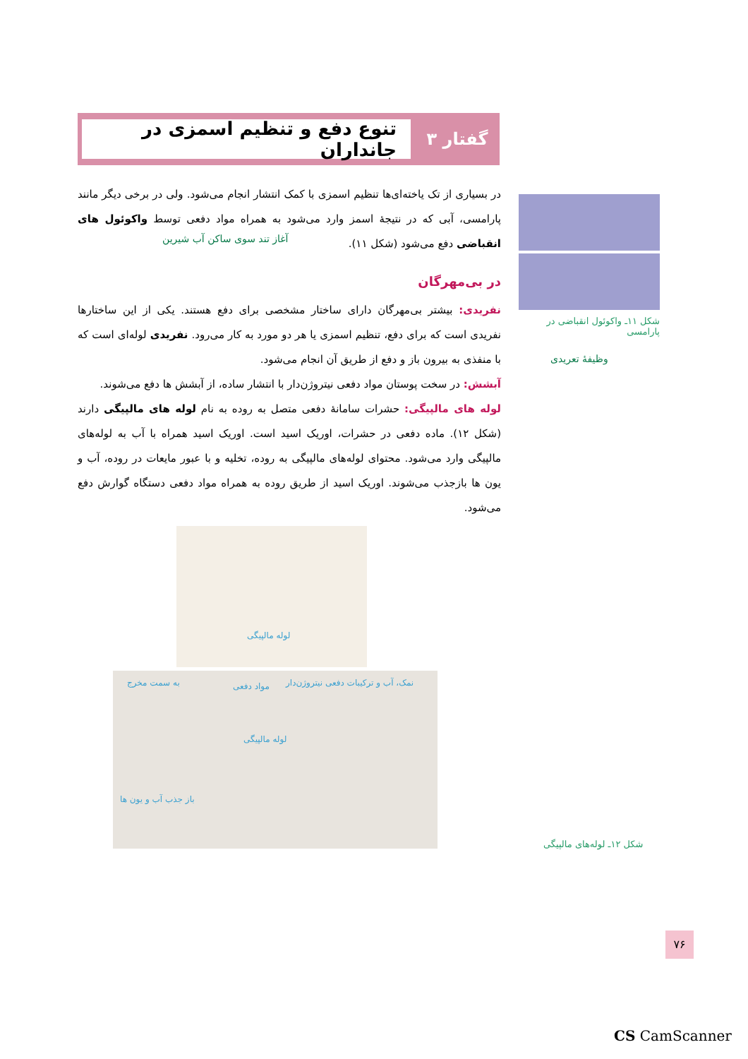گفتار ۳
تنوع دفع و تنظیم اسمزی در جانداران
در بسیاری از تک یاخته‌ای‌ها تنظیم اسمزی با کمک انتشار انجام می‌شود. ولی در برخی دیگر مانند پارامسی، آبی که در نتیجهٔ اسمز وارد می‌شود به همراه مواد دفعی توسط واکوئول های انقباضی دفع می‌شود (شکل ۱۱).
در بی‌مهرگان
نفریدی: بیشتر بی‌مهرگان دارای ساختار مشخصی برای دفع هستند. یکی از این ساختارها نفریدی است که برای دفع، تنظیم اسمزی یا هر دو مورد به کار می‌رود. نفریدی لوله‌ای است که با منفذی به بیرون باز و دفع از طریق آن انجام می‌شود.
آبشش: در سخت پوستان مواد دفعی نیتروژن‌دار با انتشار ساده، از آبشش ها دفع می‌شوند.
لوله های مالپیگی: حشرات سامانهٔ دفعی متصل به روده به نام لوله های مالپیگی دارند (شکل ۱۲). ماده دفعی در حشرات، اوریک اسید است. اوریک اسید همراه با آب به لوله‌های مالپیگی وارد می‌شود. محتوای لوله‌های مالپیگی به روده، تخلیه و با عبور مایعات در روده، آب و یون ها بازجذب می‌شوند. اوریک اسید از طریق روده به همراه مواد دفعی دستگاه گوارش دفع می‌شود.
شکل ۱۱ـ واکوئول انقباضی در پارامسی
آغاز تند سوی ساکن آب شیرین
وظیفهٔ تعریدی
لوله مالپیگی
نمک، آب و ترکیبات دفعی نیتروژن‌دار مواد دفعی به سمت مخرج
لوله مالپیگی
باز جذب آب و یون ها
شکل ۱۲ـ لوله‌های مالپیگی
۷۶
CS CamScanner